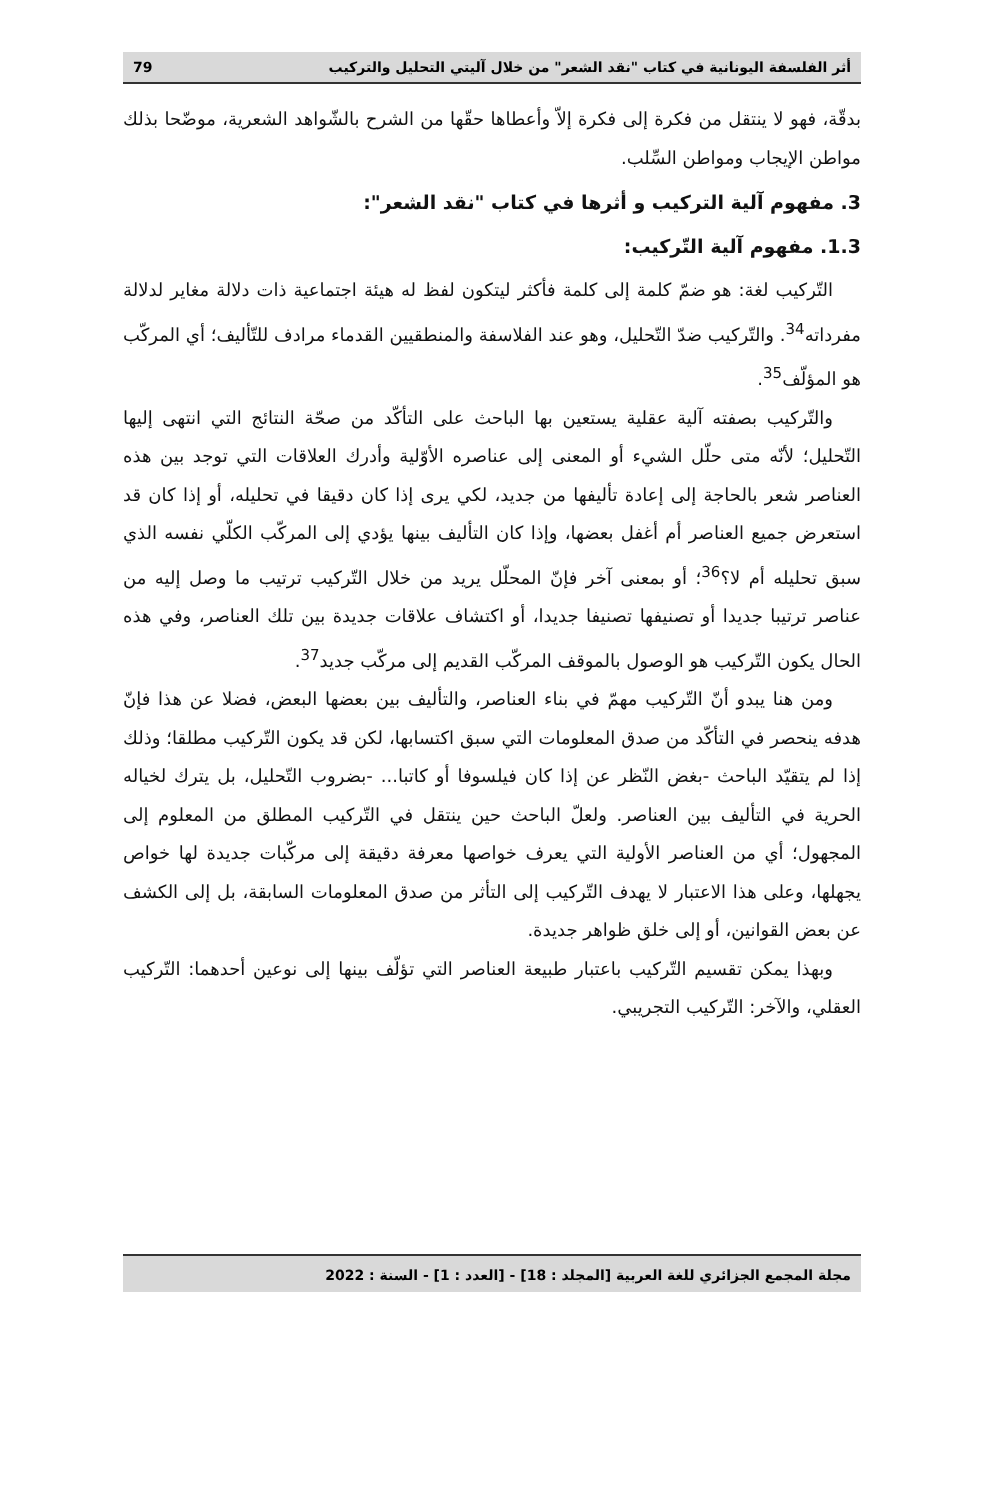أثر الفلسفة اليونانية في كتاب "نقد الشعر" من خلال آليتي التحليل والتركيب 79
بدقّة، فهو لا ينتقل من فكرة إلى فكرة إلاّ وأعطاها حقّها من الشرح بالشّواهد الشعرية، موضّحا بذلك مواطن الإيجاب ومواطن السِّلب.
3. مفهوم آلية التركيب و أثرها في كتاب "نقد الشعر":
1.3. مفهوم آلية التّركيب:
التّركيب لغة: هو ضمّ كلمة إلى كلمة فأكثر ليتكون لفظ له هيئة اجتماعية ذات دلالة مغاير لدلالة مفرداته<sup>34</sup>. والتّركيب ضدّ التّحليل، وهو عند الفلاسفة والمنطقيين القدماء مرادف للتّأليف؛ أي المركّب هو المؤلّف<sup>35</sup>.
والتّركيب بصفته آلية عقلية يستعين بها الباحث على التأكّد من صحّة النتائج التي انتهى إليها التّحليل؛ لأنّه متى حلّل الشيء أو المعنى إلى عناصره الأوّلية وأدرك العلاقات التي توجد بين هذه العناصر شعر بالحاجة إلى إعادة تأليفها من جديد، لكي يرى إذا كان دقيقا في تحليله، أو إذا كان قد استعرض جميع العناصر أم أغفل بعضها، وإذا كان التأليف بينها يؤدي إلى المركّب الكلّي نفسه الذي سبق تحليله أم لا؟<sup>36</sup>؛ أو بمعنى آخر فإنّ المحلّل يريد من خلال التّركيب ترتيب ما وصل إليه من عناصر ترتيبا جديدا أو تصنيفها تصنيفا جديدا، أو اكتشاف علاقات جديدة بين تلك العناصر، وفي هذه الحال يكون التّركيب هو الوصول بالموقف المركّب القديم إلى مركّب جديد<sup>37</sup>.
ومن هنا يبدو أنّ التّركيب مهمّ في بناء العناصر، والتأليف بين بعضها البعض، فضلا عن هذا فإنّ هدفه ينحصر في التأكّد من صدق المعلومات التي سبق اكتسابها، لكن قد يكون التّركيب مطلقا؛ وذلك إذا لم يتقيّد الباحث -بغض النّظر عن إذا كان فيلسوفا أو كاتبا... -بضروب التّحليل، بل يترك لخياله الحرية في التأليف بين العناصر. ولعلّ الباحث حين ينتقل في التّركيب المطلق من المعلوم إلى المجهول؛ أي من العناصر الأولية التي يعرف خواصها معرفة دقيقة إلى مركّبات جديدة لها خواص يجهلها، وعلى هذا الاعتبار لا يهدف التّركيب إلى التأثر من صدق المعلومات السابقة، بل إلى الكشف عن بعض القوانين، أو إلى خلق ظواهر جديدة.
وبهذا يمكن تقسيم التّركيب باعتبار طبيعة العناصر التي تؤلّف بينها إلى نوعين أحدهما: التّركيب العقلي، والآخر: التّركيب التجريبي.
مجلة المجمع الجزائري للغة العربية [المجلد : 18] - [العدد : 1] - السنة : 2022